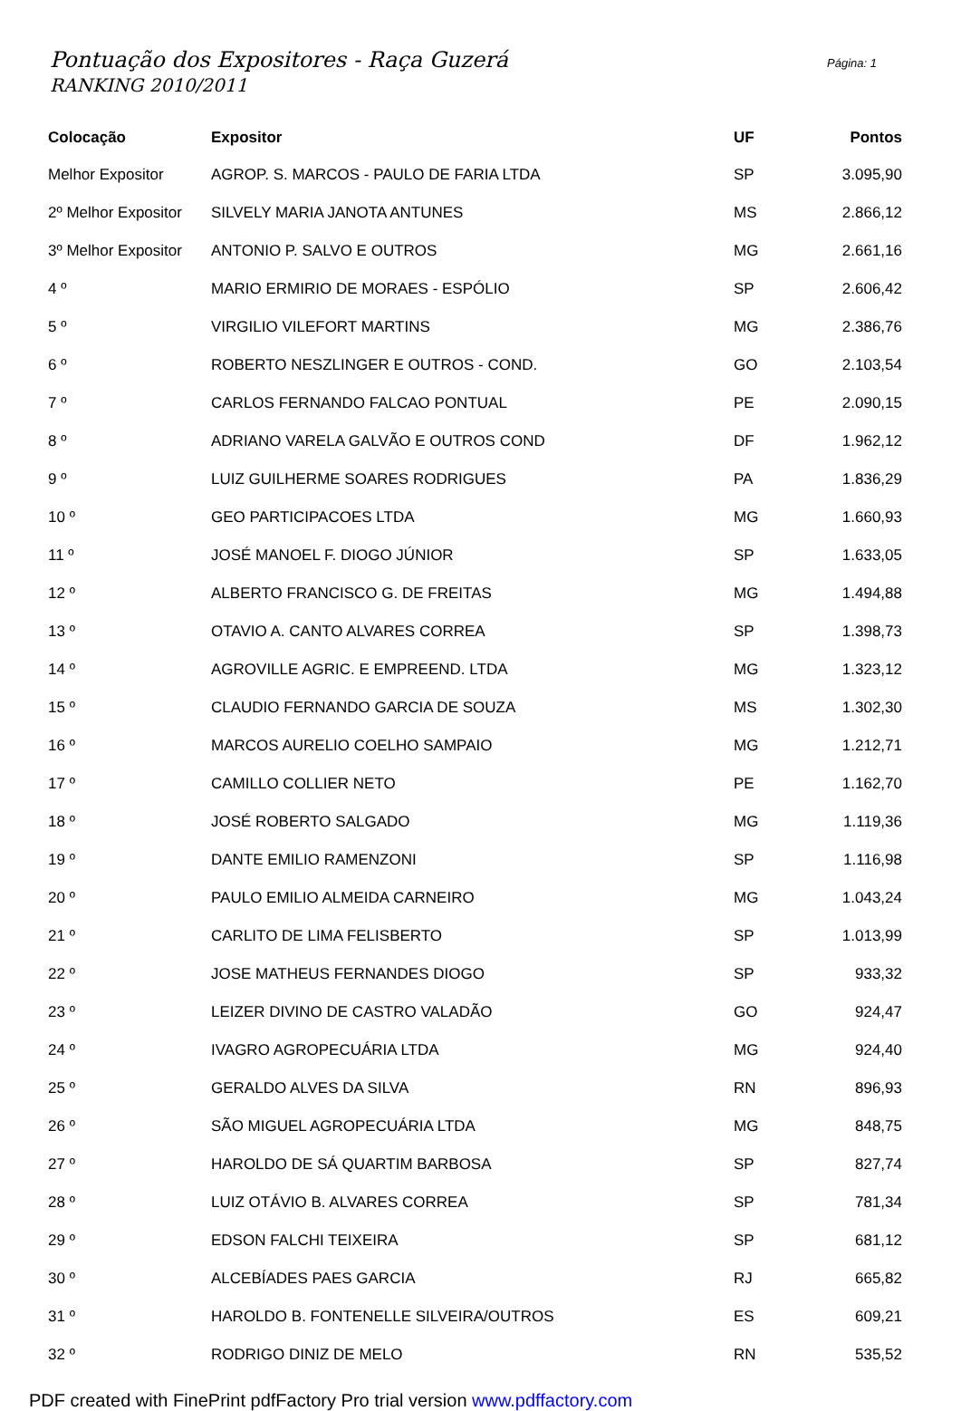Pontuação dos Expositores - Raça Guzerá
RANKING 2010/2011
Página: 1
| Colocação | Expositor | UF | Pontos |
| --- | --- | --- | --- |
| Melhor Expositor | AGROP. S. MARCOS - PAULO DE FARIA LTDA | SP | 3.095,90 |
| 2º Melhor Expositor | SILVELY MARIA JANOTA ANTUNES | MS | 2.866,12 |
| 3º Melhor Expositor | ANTONIO P. SALVO E OUTROS | MG | 2.661,16 |
| 4 º | MARIO ERMIRIO DE MORAES - ESPÓLIO | SP | 2.606,42 |
| 5 º | VIRGILIO VILEFORT MARTINS | MG | 2.386,76 |
| 6 º | ROBERTO NESZLINGER E OUTROS - COND. | GO | 2.103,54 |
| 7 º | CARLOS FERNANDO FALCAO PONTUAL | PE | 2.090,15 |
| 8 º | ADRIANO VARELA GALVÃO E OUTROS COND | DF | 1.962,12 |
| 9 º | LUIZ GUILHERME SOARES RODRIGUES | PA | 1.836,29 |
| 10 º | GEO PARTICIPACOES LTDA | MG | 1.660,93 |
| 11 º | JOSÉ MANOEL F. DIOGO JÚNIOR | SP | 1.633,05 |
| 12 º | ALBERTO FRANCISCO G. DE FREITAS | MG | 1.494,88 |
| 13 º | OTAVIO A. CANTO ALVARES CORREA | SP | 1.398,73 |
| 14 º | AGROVILLE AGRIC. E EMPREEND. LTDA | MG | 1.323,12 |
| 15 º | CLAUDIO FERNANDO GARCIA DE SOUZA | MS | 1.302,30 |
| 16 º | MARCOS AURELIO COELHO SAMPAIO | MG | 1.212,71 |
| 17 º | CAMILLO COLLIER NETO | PE | 1.162,70 |
| 18 º | JOSÉ ROBERTO SALGADO | MG | 1.119,36 |
| 19 º | DANTE EMILIO RAMENZONI | SP | 1.116,98 |
| 20 º | PAULO EMILIO ALMEIDA CARNEIRO | MG | 1.043,24 |
| 21 º | CARLITO DE LIMA FELISBERTO | SP | 1.013,99 |
| 22 º | JOSE MATHEUS FERNANDES DIOGO | SP | 933,32 |
| 23 º | LEIZER DIVINO DE CASTRO VALADÃO | GO | 924,47 |
| 24 º | IVAGRO AGROPECUÁRIA LTDA | MG | 924,40 |
| 25 º | GERALDO ALVES DA SILVA | RN | 896,93 |
| 26 º | SÃO MIGUEL AGROPECUÁRIA LTDA | MG | 848,75 |
| 27 º | HAROLDO DE SÁ QUARTIM BARBOSA | SP | 827,74 |
| 28 º | LUIZ OTÁVIO B. ALVARES CORREA | SP | 781,34 |
| 29 º | EDSON FALCHI TEIXEIRA | SP | 681,12 |
| 30 º | ALCEBÍADES PAES GARCIA | RJ | 665,82 |
| 31 º | HAROLDO B. FONTENELLE SILVEIRA/OUTROS | ES | 609,21 |
| 32 º | RODRIGO DINIZ DE MELO | RN | 535,52 |
PDF created with FinePrint pdfFactory Pro trial version www.pdffactory.com